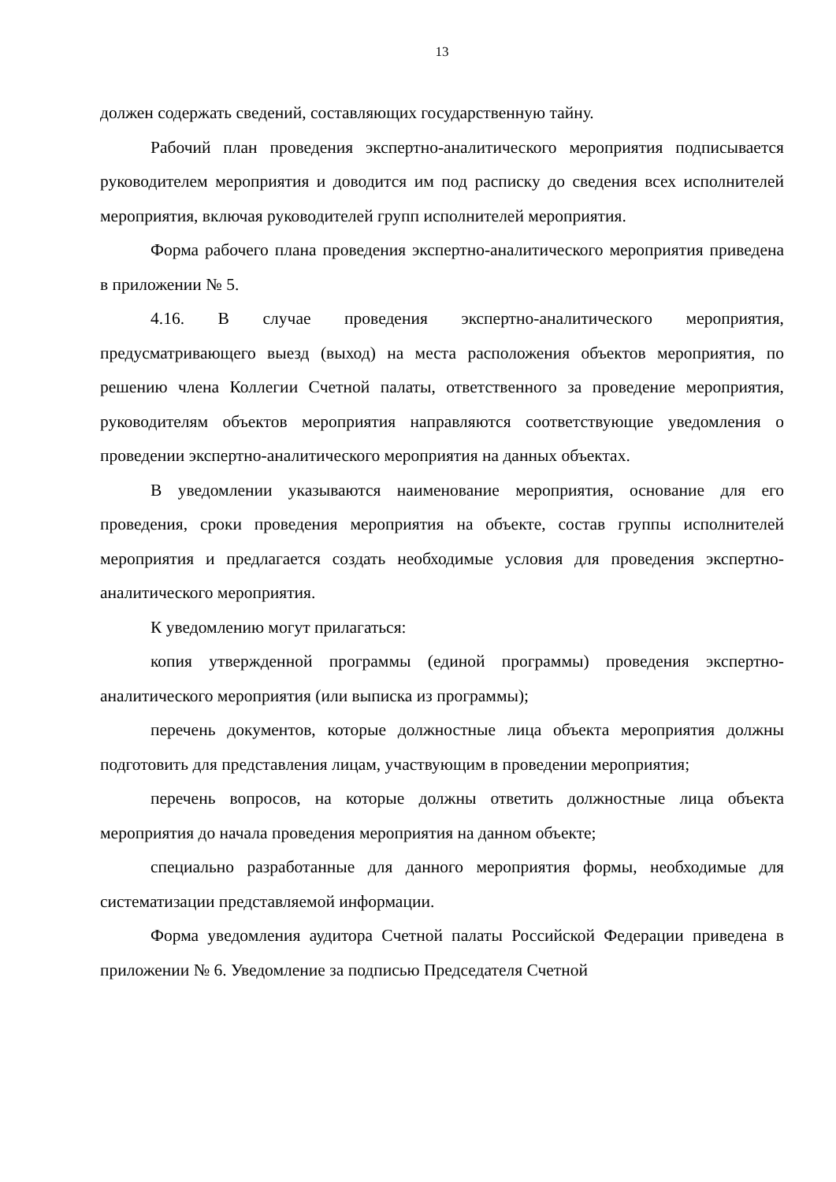13
должен содержать сведений, составляющих государственную тайну.
Рабочий план проведения экспертно-аналитического мероприятия подписывается руководителем мероприятия и доводится им под расписку до сведения всех исполнителей мероприятия, включая руководителей групп исполнителей мероприятия.
Форма рабочего плана проведения экспертно-аналитического мероприятия приведена в приложении № 5.
4.16. В случае проведения экспертно-аналитического мероприятия, предусматривающего выезд (выход) на места расположения объектов мероприятия, по решению члена Коллегии Счетной палаты, ответственного за проведение мероприятия, руководителям объектов мероприятия направляются соответствующие уведомления о проведении экспертно-аналитического мероприятия на данных объектах.
В уведомлении указываются наименование мероприятия, основание для его проведения, сроки проведения мероприятия на объекте, состав группы исполнителей мероприятия и предлагается создать необходимые условия для проведения экспертно-аналитического мероприятия.
К уведомлению могут прилагаться:
копия утвержденной программы (единой программы) проведения экспертно-аналитического мероприятия (или выписка из программы);
перечень документов, которые должностные лица объекта мероприятия должны подготовить для представления лицам, участвующим в проведении мероприятия;
перечень вопросов, на которые должны ответить должностные лица объекта мероприятия до начала проведения мероприятия на данном объекте;
специально разработанные для данного мероприятия формы, необходимые для систематизации представляемой информации.
Форма уведомления аудитора Счетной палаты Российской Федерации приведена в приложении № 6. Уведомление за подписью Председателя Счетной